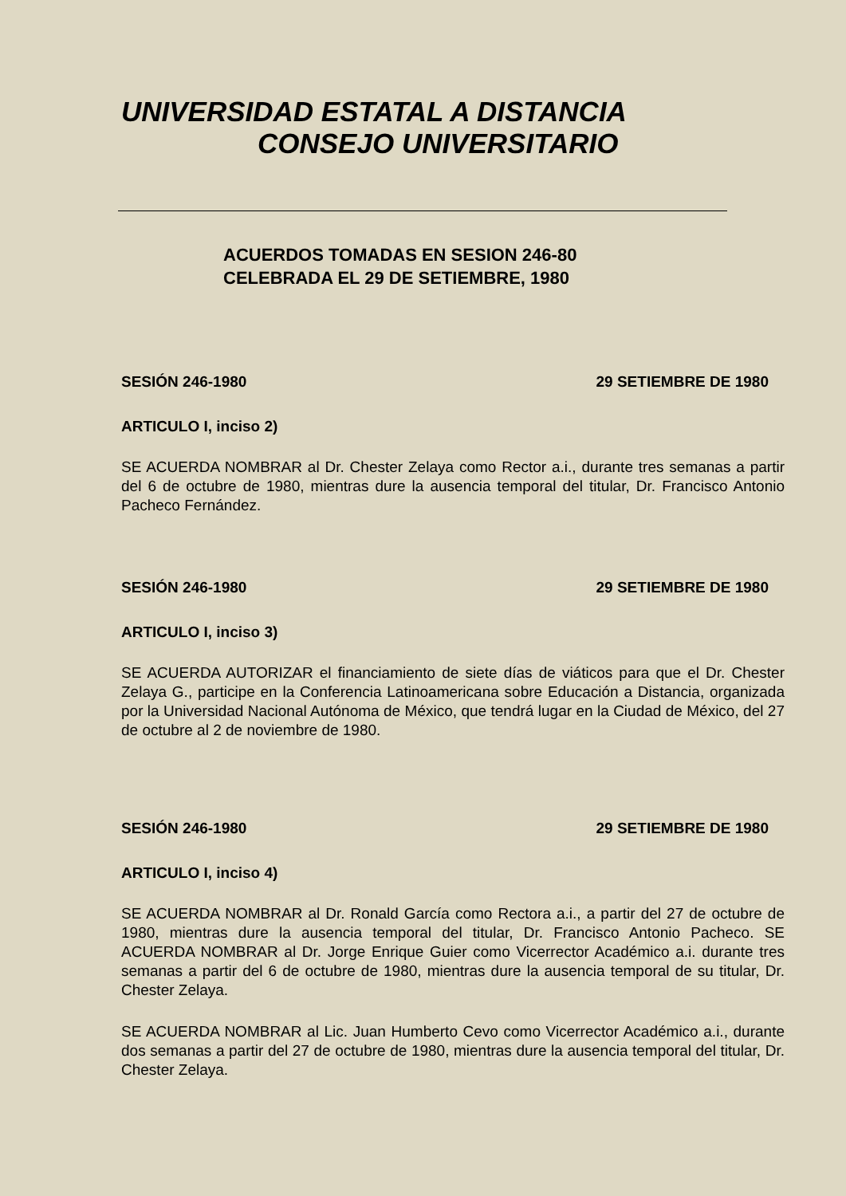UNIVERSIDAD ESTATAL A DISTANCIA
CONSEJO UNIVERSITARIO
ACUERDOS TOMADAS EN SESION 246-80
CELEBRADA EL 29 DE SETIEMBRE, 1980
SESIÓN 246-1980 29 SETIEMBRE DE 1980
ARTICULO I, inciso 2)
SE ACUERDA NOMBRAR al Dr. Chester Zelaya como Rector a.i., durante tres semanas a partir del 6 de octubre de 1980, mientras dure la ausencia temporal del titular, Dr. Francisco Antonio Pacheco Fernández.
SESIÓN 246-1980 29 SETIEMBRE DE 1980
ARTICULO I, inciso 3)
SE ACUERDA AUTORIZAR el financiamiento de siete días de viáticos para que el Dr. Chester Zelaya G., participe en la Conferencia Latinoamericana sobre Educación a Distancia, organizada por la Universidad Nacional Autónoma de México, que tendrá lugar en la Ciudad de México, del 27 de octubre al 2 de noviembre de 1980.
SESIÓN 246-1980 29 SETIEMBRE DE 1980
ARTICULO I, inciso 4)
SE ACUERDA NOMBRAR al Dr. Ronald García como Rectora a.i., a partir del 27 de octubre de 1980, mientras dure la ausencia temporal del titular, Dr. Francisco Antonio Pacheco. SE ACUERDA NOMBRAR al Dr. Jorge Enrique Guier como Vicerrector Académico a.i. durante tres semanas a partir del 6 de octubre de 1980, mientras dure la ausencia temporal de su titular, Dr. Chester Zelaya.
SE ACUERDA NOMBRAR al Lic. Juan Humberto Cevo como Vicerrector Académico a.i., durante dos semanas a partir del 27 de octubre de 1980, mientras dure la ausencia temporal del titular, Dr. Chester Zelaya.